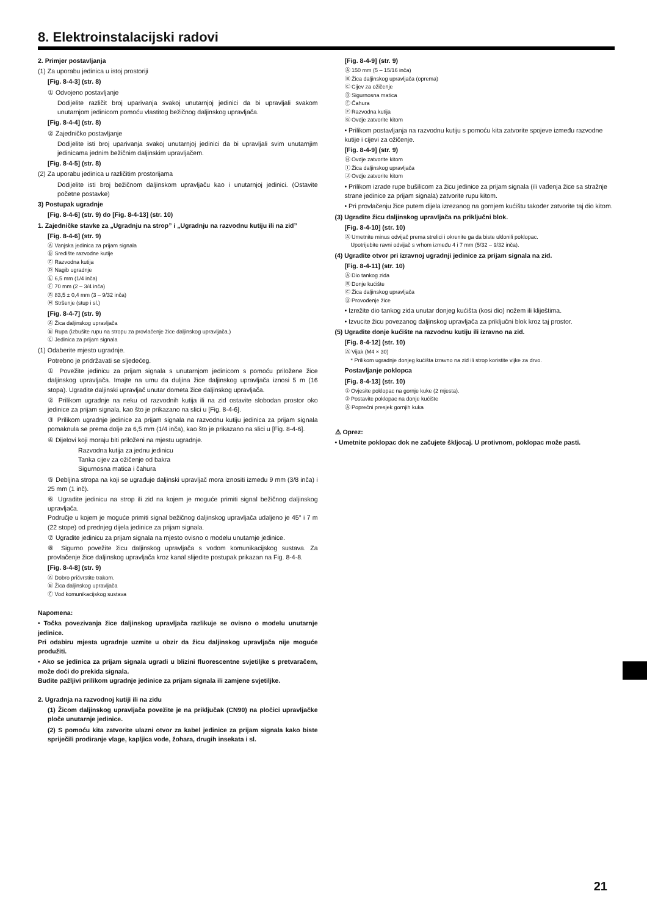8. Elektroinstalacijski radovi
2. Primjer postavljanja
(1) Za uporabu jedinica u istoj prostoriji
[Fig. 8-4-3] (str. 8)
① Odvojeno postavljanje
Dodijelite različit broj uparivanja svakoj unutarnjoj jedinici da bi upravljali svakom unutarnjom jedinicom pomoću vlastitog bežičnog daljinskog upravljača.
[Fig. 8-4-4] (str. 8)
② Zajedničko postavljanje
Dodijelite isti broj uparivanja svakoj unutarnjoj jedinici da bi upravljali svim unutarnjim jedinicama jednim bežičnim daljinskim upravljačem.
[Fig. 8-4-5] (str. 8)
(2) Za uporabu jedinica u različitim prostorijama
Dodijelite isti broj bežičnom daljinskom upravljaču kao i unutarnjoj jedinici. (Ostavite početne postavke)
3) Postupak ugradnje
[Fig. 8-4-6] (str. 9) do [Fig. 8-4-13] (str. 10)
1. Zajedničke stavke za „Ugradnju na strop” i „Ugradnju na razvodnu kutiju ili na zid”
[Fig. 8-4-6] (str. 9)
Ⓐ Vanjska jedinica za prijam signala
Ⓑ Središte razvodne kutije
Ⓒ Razvodna kutija
Ⓓ Nagib ugradnje
Ⓔ 6,5 mm (1/4 inča)
Ⓕ 70 mm (2 – 3/4 inča)
Ⓖ 83,5 ± 0,4 mm (3 – 9/32 inča)
Ⓗ Stršenje (stup i sl.)
[Fig. 8-4-7] (str. 9)
Ⓐ Žica daljinskog upravljača
Ⓑ Rupa (izbušite rupu na stropu za provlačenje žice daljinskog upravljača.)
Ⓒ Jedinica za prijam signala
(1) Odaberite mjesto ugradnje.
Potrebno je pridržavati se sljedećeg.
① Povežite jedinicu za prijam signala s unutarnjom jedinicom s pomoću priložene žice daljinskog upravljača. Imajte na umu da duljina žice daljinskog upravljača iznosi 5 m (16 stopa). Ugradite daljinski upravljač unutar dometa žice daljinskog upravljača.
② Prilikom ugradnje na neku od razvodnih kutija ili na zid ostavite slobodan prostor oko jedinice za prijam signala, kao što je prikazano na slici u [Fig. 8-4-6].
③ Prilikom ugradnje jedinice za prijam signala na razvodnu kutiju jedinica za prijam signala pomaknula se prema dolje za 6,5 mm (1/4 inča), kao što je prikazano na slici u [Fig. 8-4-6].
④ Dijelovi koji moraju biti priloženi na mjestu ugradnje.
Razvodna kutija za jednu jedinicu
Tanka cijev za ožičenje od bakra
Sigurnosna matica i čahura
⑤ Debljina stropa na koji se ugrađuje daljinski upravljač mora iznositi između 9 mm (3/8 inča) i 25 mm (1 inč).
⑥ Ugradite jedinicu na strop ili zid na kojem je moguće primiti signal bežičnog daljinskog upravljača.
Područje u kojem je moguće primiti signal bežičnog daljinskog upravljača udaljeno je 45° i 7 m (22 stope) od prednjeg dijela jedinice za prijam signala.
⑦ Ugradite jedinicu za prijam signala na mjesto ovisno o modelu unutarnje jedinice.
⑧ Sigurno povežite žicu daljinskog upravljača s vodom komunikacijskog sustava. Za provlačenje žice daljinskog upravljača kroz kanal slijedite postupak prikazan na Fig. 8-4-8.
[Fig. 8-4-8] (str. 9)
Ⓐ Dobro pričvrstite trakom.
Ⓑ Žica daljinskog upravljača
Ⓒ Vod komunikacijskog sustava
Napomena:
• Točka povezivanja žice daljinskog upravljača razlikuje se ovisno o modelu unutarnje jedinice.
Pri odabiru mjesta ugradnje uzmite u obzir da žicu daljinskog upravljača nije moguće produžiti.
• Ako se jedinica za prijam signala ugradi u blizini fluorescentne svjetiljke s pretvaračem, može doći do prekida signala.
Budite pažljivi prilikom ugradnje jedinice za prijam signala ili zamjene svjetiljke.
2. Ugradnja na razvodnoj kutiji ili na zidu
(1) Žicom daljinskog upravljača povežite je na priključak (CN90) na pločici upravljačke ploče unutarnje jedinice.
(2) S pomoću kita zatvorite ulazni otvor za kabel jedinice za prijam signala kako biste spriječili prodiranje vlage, kapljica vode, žohara, drugih insekata i sl.
[Fig. 8-4-9] (str. 9)
Ⓐ 150 mm (5 – 15/16 inča)
Ⓑ Žica daljinskog upravljača (oprema)
Ⓒ Cijev za ožičenje
Ⓓ Sigurnosna matica
Ⓔ Čahura
Ⓕ Razvodna kutija
Ⓖ Ovdje zatvorite kitom
• Prilikom postavljanja na razvodnu kutiju s pomoću kita zatvorite spojeve između razvodne kutije i cijevi za ožičenje.
[Fig. 8-4-9] (str. 9)
Ⓗ Ovdje zatvorite kitom
Ⓘ Žica daljinskog upravljača
Ⓙ Ovdje zatvorite kitom
• Prilikom izrade rupe bušilicom za žicu jedinice za prijam signala (ili vađenja žice sa stražnje strane jedinice za prijam signala) zatvorite rupu kitom.
• Pri provlačenju žice putem dijela izrezanog na gornjem kućištu također zatvorite taj dio kitom.
(3) Ugradite žicu daljinskog upravljača na priključni blok.
[Fig. 8-4-10] (str. 10)
Ⓐ Umetnite minus odvijač prema strelici i okrenite ga da biste uklonili poklopac.
Upotrijebite ravni odvijač s vrhom između 4 i 7 mm (5/32 – 9/32 inča).
(4) Ugradite otvor pri izravnoj ugradnji jedinice za prijam signala na zid.
[Fig. 8-4-11] (str. 10)
Ⓐ Dio tankog zida
Ⓑ Donje kućište
Ⓒ Žica daljinskog upravljača
Ⓓ Provođenje žice
• Izrežite dio tankog zida unutar donjeg kućišta (kosi dio) nožem ili kliještima.
• Izvucite žicu povezanog daljinskog upravljača za priključni blok kroz taj prostor.
(5) Ugradite donje kućište na razvodnu kutiju ili izravno na zid.
[Fig. 8-4-12] (str. 10)
Ⓐ Vijak (M4 × 30)
* Prilikom ugradnje donjeg kućišta izravno na zid ili strop koristite vijke za drvo.
Postavljanje poklopca
[Fig. 8-4-13] (str. 10)
① Ovjesite poklopac na gornje kuke (2 mjesta).
② Postavite poklopac na donje kućište
Ⓐ Poprečni presjek gornjih kuka
⚠ Oprez:
• Umetnite poklopac dok ne začujete škljocaj. U protivnom, poklopac može pasti.
21